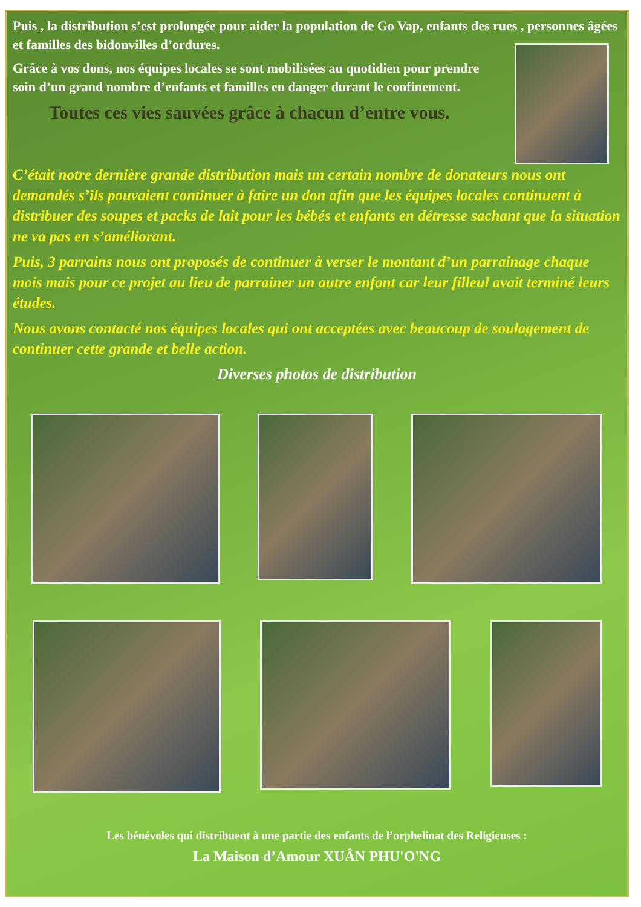Puis , la distribution s’est prolongée pour aider la population de Go Vap, enfants des rues , personnes âgées et familles des bidonvilles d’ordures.
Grâce à vos dons, nos équipes locales se sont mobilisées au quotidien pour prendre soin d’un grand nombre d’enfants et familles en danger durant le confinement.
Toutes ces vies sauvées grâce à chacun d’entre vous.
C’était notre dernière grande distribution mais un certain nombre de donateurs nous ont demandés s’ils pouvaient continuer à faire un don afin que les équipes locales continuent à distribuer des soupes et packs de lait pour les bébés et enfants en détresse sachant que la situation ne va pas en s’améliorant.
Puis, 3 parrains nous ont proposés de continuer à verser le montant d’un parrainage chaque mois mais pour ce projet au lieu de parrainer un autre enfant car leur filleul avait terminé leurs études.
Nous avons contacté nos équipes locales qui ont acceptées avec beaucoup de soulagement de continuer cette grande et belle action.
Diverses photos de distribution
Les bénévoles qui distribuent à une partie des enfants de l’orphelinat des Religieuses :
La Maison d’Amour XUÂN PHU'O'NG